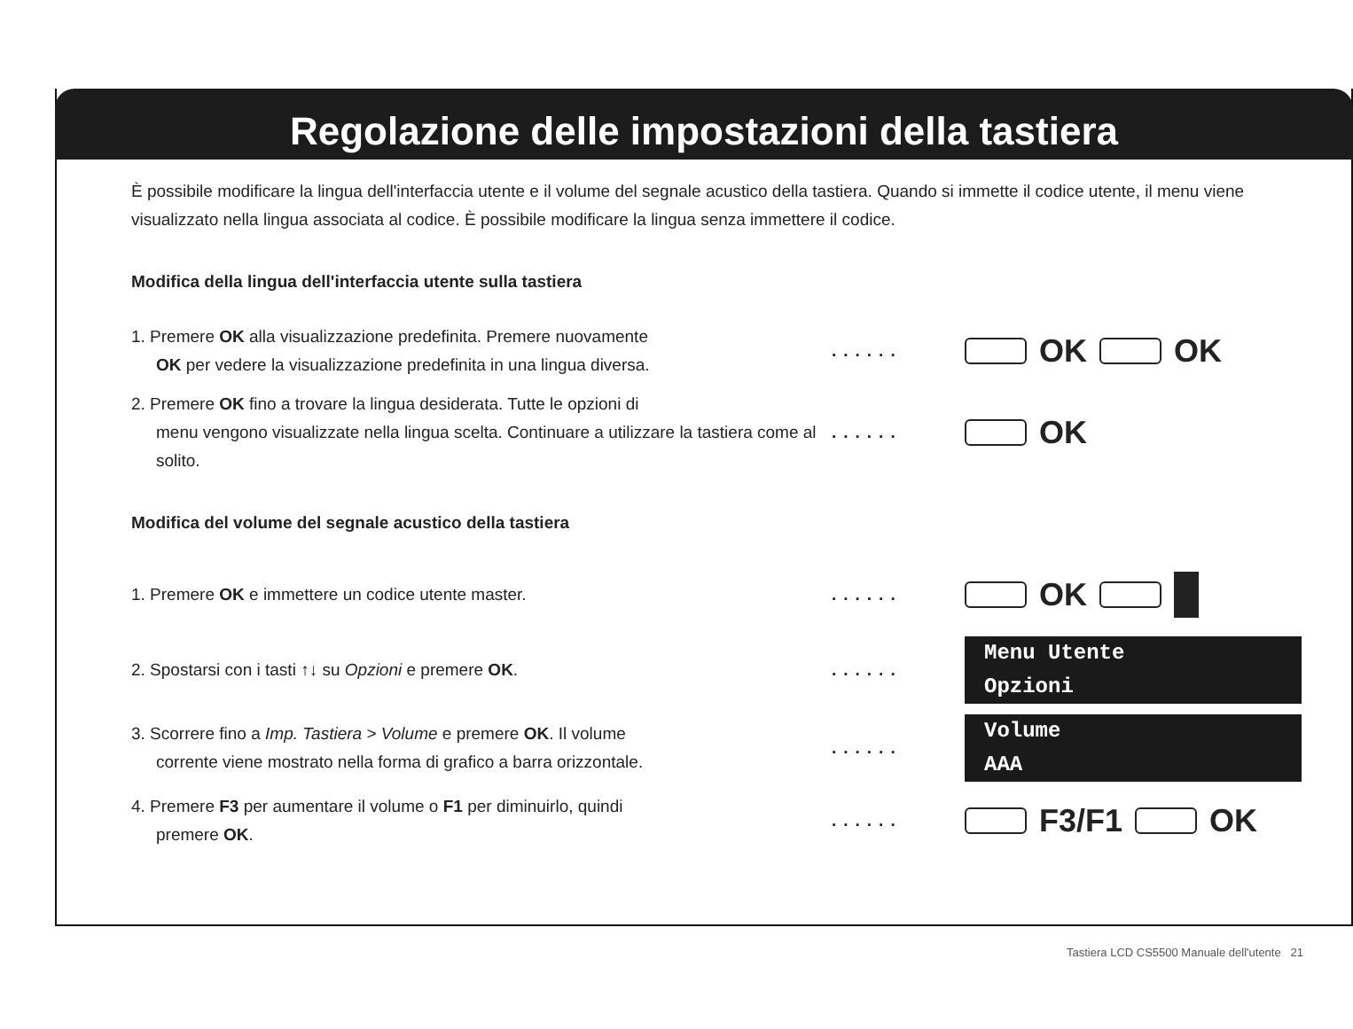Regolazione delle impostazioni della tastiera
È possibile modificare la lingua dell'interfaccia utente e il volume del segnale acustico della tastiera. Quando si immette il codice utente, il menu viene visualizzato nella lingua associata al codice. È possibile modificare la lingua senza immettere il codice.
Modifica della lingua dell'interfaccia utente sulla tastiera
1. Premere OK alla visualizzazione predefinita. Premere nuovamente
OK per vedere la visualizzazione predefinita in una lingua diversa.
......
OK OK
2. Premere OK fino a trovare la lingua desiderata. Tutte le opzioni di
menu vengono visualizzate nella lingua scelta. Continuare a utilizzare la tastiera come al solito.
......
OK
Modifica del volume del segnale acustico della tastiera
1. Premere OK e immettere un codice utente master. ......
OK
2. Spostarsi con i tasti ↑↓ su Opzioni e premere OK. ......
Menu Utente
Opzioni
3. Scorrere fino a Imp. Tastiera > Volume e premere OK. Il volume
corrente viene mostrato nella forma di grafico a barra orizzontale.
......
Volume
AAA
4. Premere F3 per aumentare il volume o F1 per diminuirlo, quindi
premere OK.
......
F3/F1 OK
Tastiera LCD CS5500 Manuale dell'utente 21